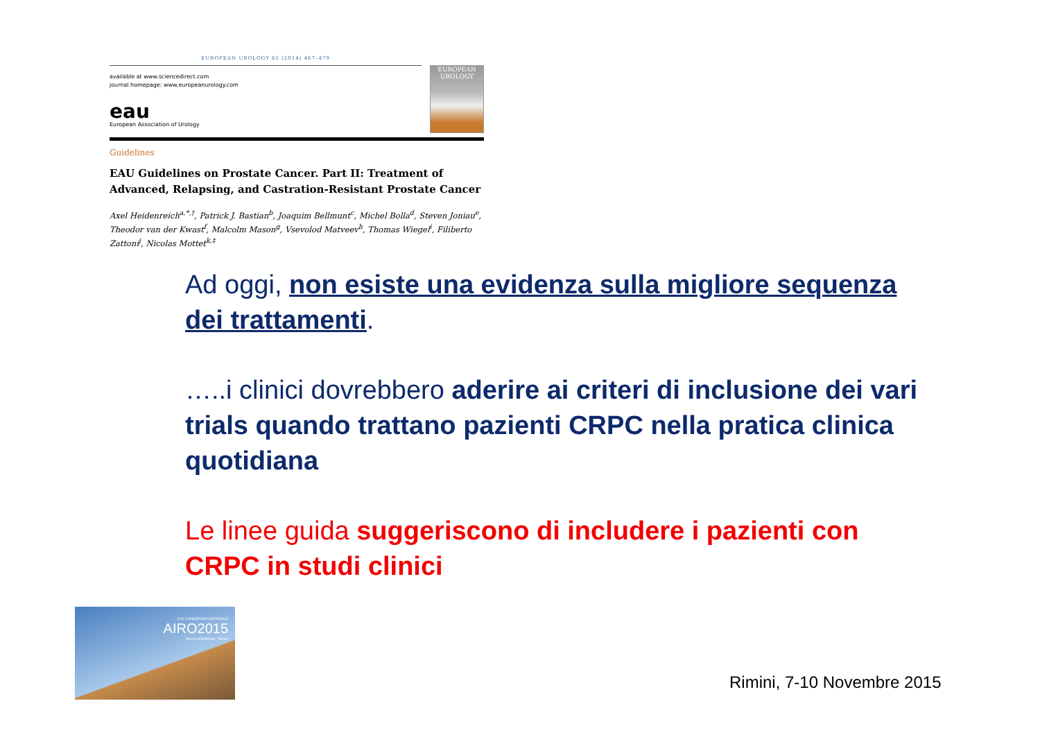EUROPEAN UROLOGY 65 (2014) 467–479
available at www.sciencedirect.com
journal homepage: www.europeanurology.com
eau
European Association of Urology
EUROPEAN UROLOGY
Guidelines
EAU Guidelines on Prostate Cancer. Part II: Treatment of Advanced, Relapsing, and Castration-Resistant Prostate Cancer
Axel Heidenreich<sup>a,*,†</sup>, Patrick J. Bastian<sup>b</sup>, Joaquim Bellmunt<sup>c</sup>, Michel Bolla<sup>d</sup>, Steven Joniau<sup>e</sup>, Theodor van der Kwast<sup>f</sup>, Malcolm Mason<sup>g</sup>, Vsevolod Matveev<sup>h</sup>, Thomas Wiegel<sup>i</sup>, Filiberto Zattoni<sup>j</sup>, Nicolas Mottet<sup>k,‡</sup>
Ad oggi, non esiste una evidenza sulla migliore sequenza dei trattamenti.
…..i clinici dovrebbero aderire ai criteri di inclusione dei vari trials quando trattano pazienti CRPC nella pratica clinica quotidiana
Le linee guida suggeriscono di includere i pazienti con CRPC in studi clinici
XXV CONGRESSO NAZIONALE
AIRO2015
PALACONGRESSI · Rimini
Rimini, 7-10 Novembre 2015